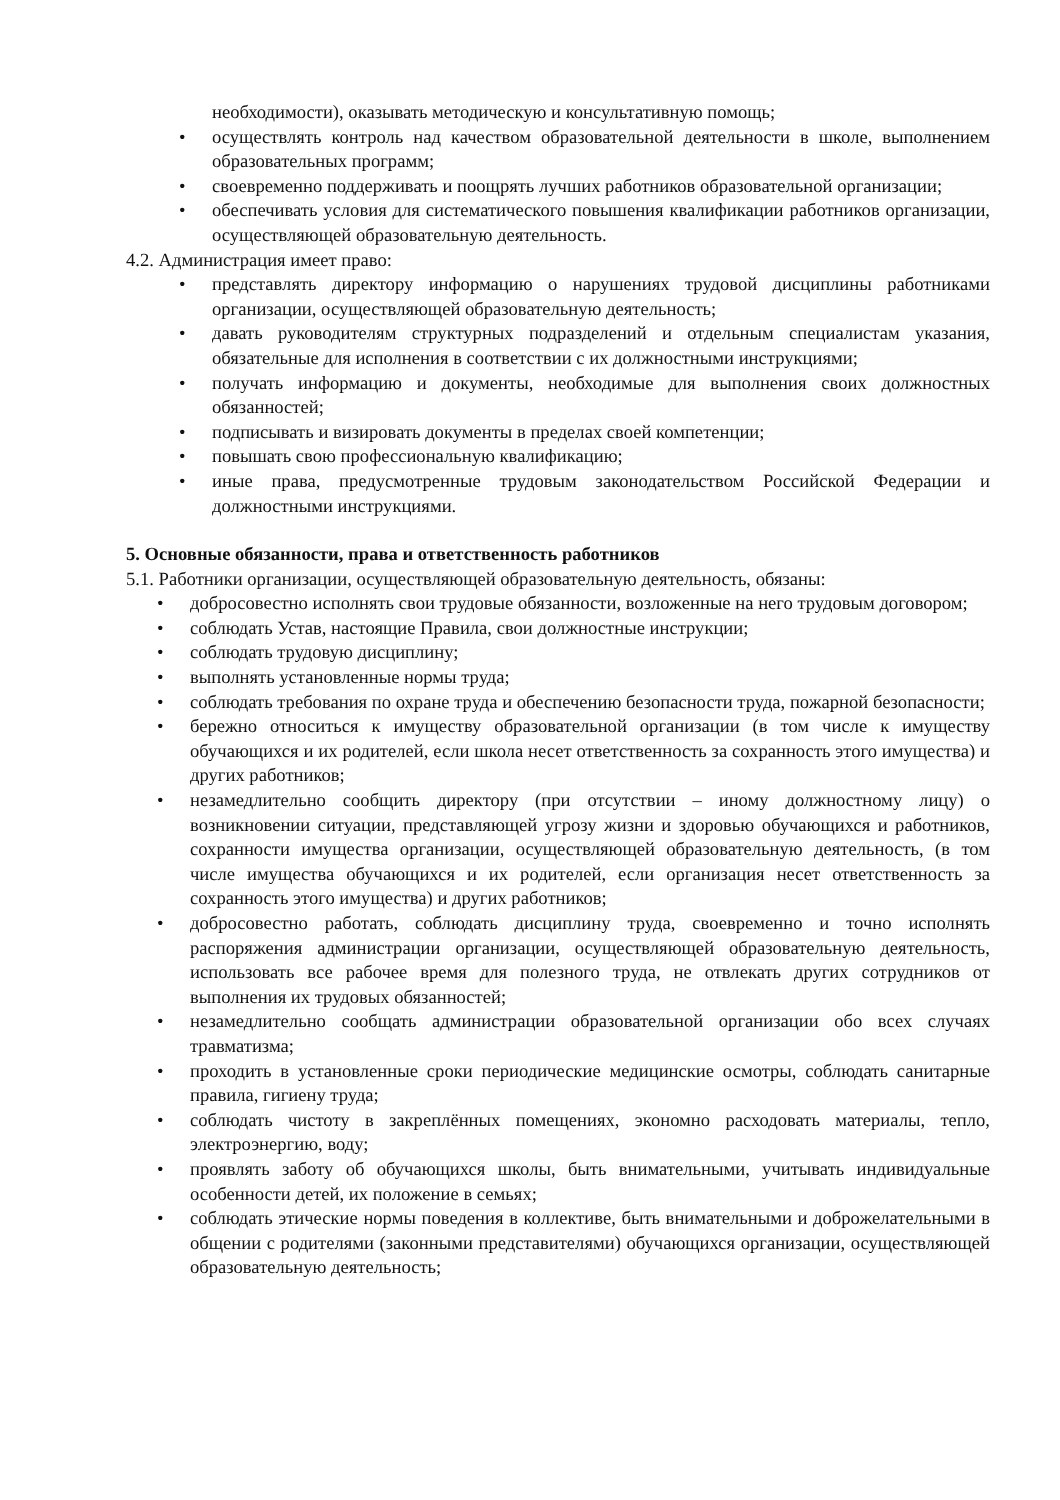необходимости), оказывать методическую и консультативную помощь;
• осуществлять контроль над качеством образовательной деятельности в школе, выполнением образовательных программ;
• своевременно поддерживать и поощрять лучших работников образовательной организации;
• обеспечивать условия для систематического повышения квалификации работников организации, осуществляющей образовательную деятельность.
4.2. Администрация имеет право:
• представлять директору информацию о нарушениях трудовой дисциплины работниками организации, осуществляющей образовательную деятельность;
• давать руководителям структурных подразделений и отдельным специалистам указания, обязательные для исполнения в соответствии с их должностными инструкциями;
• получать информацию и документы, необходимые для выполнения своих должностных обязанностей;
• подписывать и визировать документы в пределах своей компетенции;
• повышать свою профессиональную квалификацию;
• иные права, предусмотренные трудовым законодательством Российской Федерации и должностными инструкциями.
5. Основные обязанности, права и ответственность работников
5.1. Работники организации, осуществляющей образовательную деятельность, обязаны:
• добросовестно исполнять свои трудовые обязанности, возложенные на него трудовым договором;
• соблюдать Устав, настоящие Правила, свои должностные инструкции;
• соблюдать трудовую дисциплину;
• выполнять установленные нормы труда;
• соблюдать требования по охране труда и обеспечению безопасности труда, пожарной безопасности;
• бережно относиться к имуществу образовательной организации (в том числе к имуществу обучающихся и их родителей, если школа несет ответственность за сохранность этого имущества) и других работников;
• незамедлительно сообщить директору (при отсутствии – иному должностному лицу) о возникновении ситуации, представляющей угрозу жизни и здоровью обучающихся и работников, сохранности имущества организации, осуществляющей образовательную деятельность, (в том числе имущества обучающихся и их родителей, если организация несет ответственность за сохранность этого имущества) и других работников;
• добросовестно работать, соблюдать дисциплину труда, своевременно и точно исполнять распоряжения администрации организации, осуществляющей образовательную деятельность, использовать все рабочее время для полезного труда, не отвлекать других сотрудников от выполнения их трудовых обязанностей;
• незамедлительно сообщать администрации образовательной организации обо всех случаях травматизма;
• проходить в установленные сроки периодические медицинские осмотры, соблюдать санитарные правила, гигиену труда;
• соблюдать чистоту в закреплённых помещениях, экономно расходовать материалы, тепло, электроэнергию, воду;
• проявлять заботу об обучающихся школы, быть внимательными, учитывать индивидуальные особенности детей, их положение в семьях;
• соблюдать этические нормы поведения в коллективе, быть внимательными и доброжелательными в общении с родителями (законными представителями) обучающихся организации, осуществляющей образовательную деятельность;